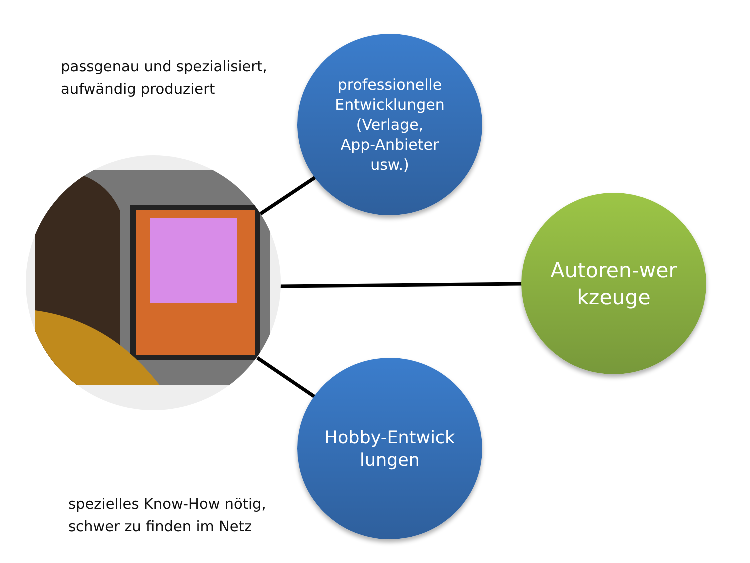passgenau und spezialisiert,
aufwändig produziert
professionelle
Entwicklungen
(Verlage,
App-Anbieter
usw.)
Autoren-wer
kzeuge
Hobby-Entwick
lungen
spezielles Know-How nötig,
schwer zu finden im Netz